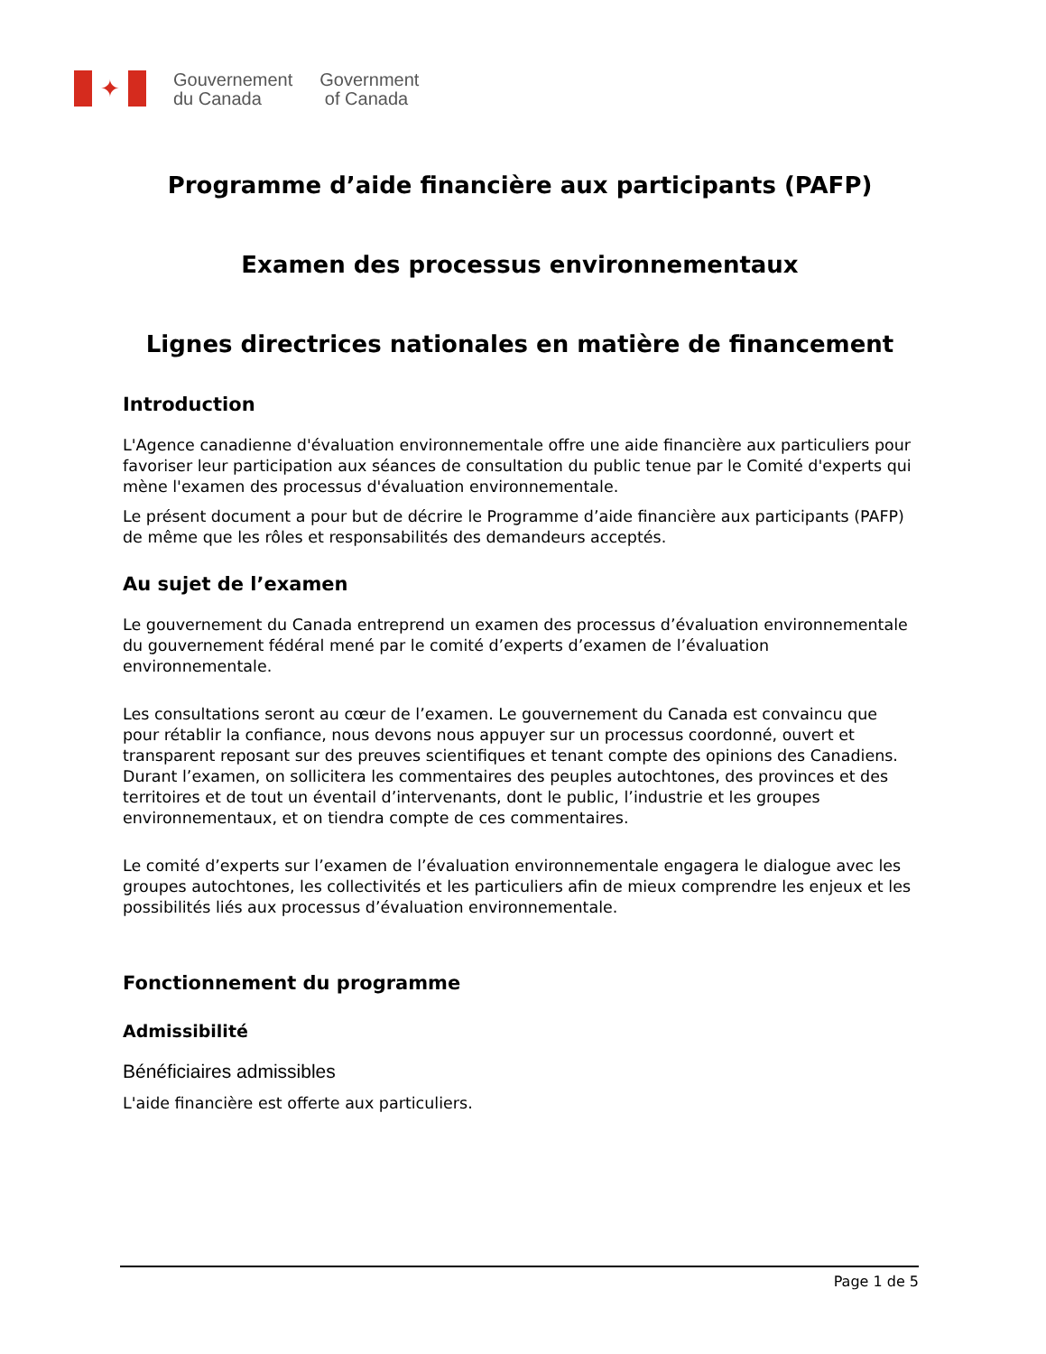✦
Gouvernement
du Canada
Government
of Canada
Programme d’aide financière aux participants (PAFP)
Examen des processus environnementaux
Lignes directrices nationales en matière de financement
Introduction
L'Agence canadienne d'évaluation environnementale offre une aide financière aux particuliers pour favoriser leur participation aux séances de consultation du public tenue par le Comité d'experts qui mène l'examen des processus d'évaluation environnementale.
Le présent document a pour but de décrire le Programme d’aide financière aux participants (PAFP) de même que les rôles et responsabilités des demandeurs acceptés.
Au sujet de l’examen
Le gouvernement du Canada entreprend un examen des processus d’évaluation environnementale du gouvernement fédéral mené par le comité d’experts d’examen de l’évaluation environnementale.
Les consultations seront au cœur de l’examen. Le gouvernement du Canada est convaincu que pour rétablir la confiance, nous devons nous appuyer sur un processus coordonné, ouvert et transparent reposant sur des preuves scientifiques et tenant compte des opinions des Canadiens. Durant l’examen, on sollicitera les commentaires des peuples autochtones, des provinces et des territoires et de tout un éventail d’intervenants, dont le public, l’industrie et les groupes environnementaux, et on tiendra compte de ces commentaires.
Le comité d’experts sur l’examen de l’évaluation environnementale engagera le dialogue avec les groupes autochtones, les collectivités et les particuliers afin de mieux comprendre les enjeux et les possibilités liés aux processus d’évaluation environnementale.
Fonctionnement du programme
Admissibilité
Bénéficiaires admissibles
L'aide financière est offerte aux particuliers.
Page 1 de 5